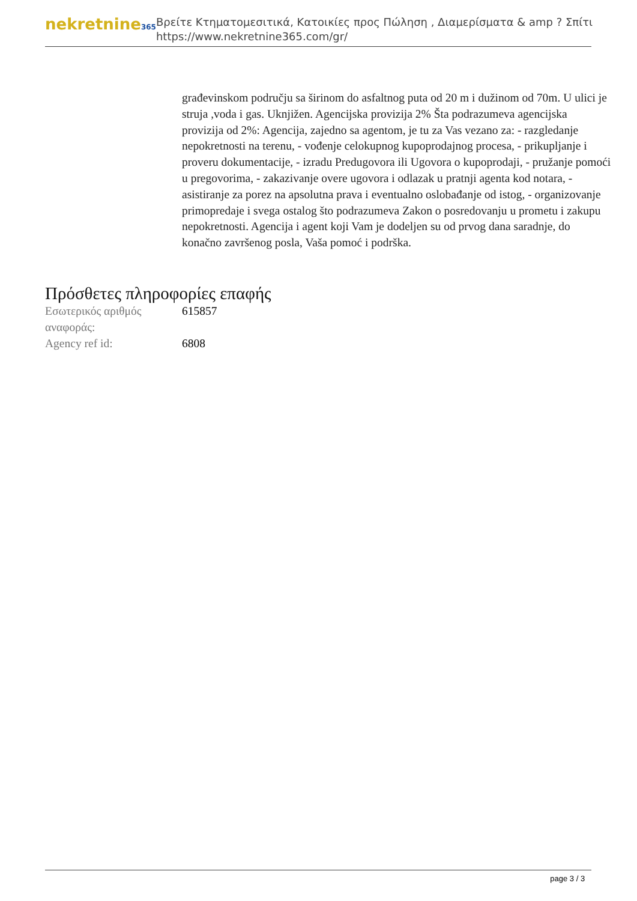nekretnine365
Βρείτε Κτηματομεσιτικά, Κατοικίες προς Πώληση , Διαμερίσματα & amp ? Σπίτι
https://www.nekretnine365.com/gr/
građevinskom području sa širinom do asfaltnog puta od 20 m i dužinom od 70m. U ulici je struja ,voda i gas. Uknjižen. Agencijska provizija 2% Šta podrazumeva agencijska provizija od 2%: Agencija, zajedno sa agentom, je tu za Vas vezano za: - razgledanje nepokretnosti na terenu, - vođenje celokupnog kupoprodajnog procesa, - prikupljanje i proveru dokumentacije, - izradu Predugovora ili Ugovora o kupoprodaji, - pružanje pomoći u pregovorima, - zakazivanje overe ugovora i odlazak u pratnji agenta kod notara, - asistiranje za porez na apsolutna prava i eventualno oslobađanje od istog, - organizovanje primopredaje i svega ostalog što podrazumeva Zakon o posredovanju u prometu i zakupu nepokretnosti. Agencija i agent koji Vam je dodeljen su od prvog dana saradnje, do konačno završenog posla, Vaša pomoć i podrška.
Πρόσθετες πληροφορίες επαφής
| Εσωτερικός αριθμός αναφοράς: | 615857 |
| Agency ref id: | 6808 |
page 3 / 3